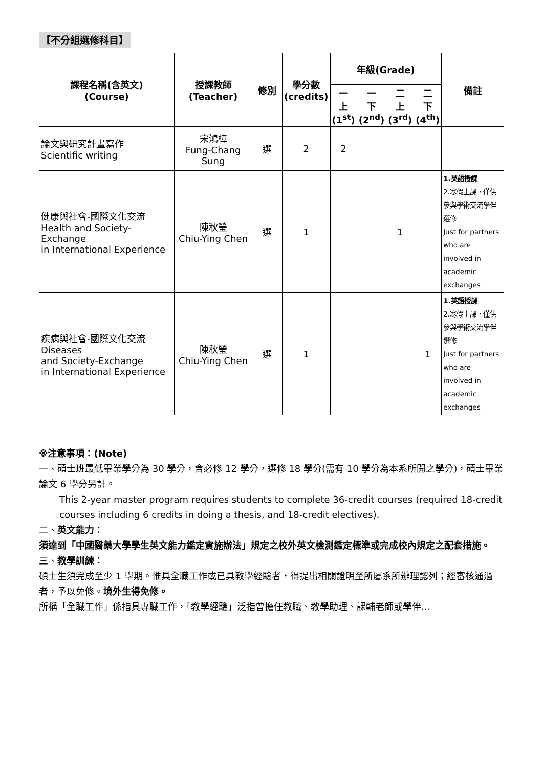【不分組選修科目】
| 課程名稱(含英文) (Course) | 授課教師 (Teacher) | 修別 | 學分數 (credits) | 年級(Grade) | | | | 備註 |
| --- | --- | --- | --- | --- | --- | --- | --- | --- |
| | | | | 一 上 (1<sup>st</sup>) | 一 下 (2<sup>nd</sup>) | 二 上 (3<sup>rd</sup>) | 二 下 (4<sup>th</sup>) | |
| 論文與研究計畫寫作 Scientific writing | 宋鴻樟 Fung-Chang Sung | 選 | 2 | 2 | | | | |
| 健康與社會-國際文化交流 Health and Society-Exchange in International Experience | 陳秋瑩 Chiu-Ying Chen | 選 | 1 | | | 1 | | 1.英語授課 2.寒假上課，僅供參與學術交流學伴選修 Just for partners who are involved in academic exchanges |
| 疾病與社會-國際文化交流 Diseases and Society-Exchange in International Experience | 陳秋瑩 Chiu-Ying Chen | 選 | 1 | | | | 1 | 1.英語授課 2.寒假上課，僅供參與學術交流學伴選修 Just for partners who are involved in academic exchanges |
※注意事項：(Note)
一、碩士班最低畢業學分為 30 學分，含必修 12 學分，選修 18 學分(需有 10 學分為本系所開之學分)，碩士畢業論文 6 學分另計。
This 2-year master program requires students to complete 36-credit courses (required 18-credit courses including 6 credits in doing a thesis, and 18-credit electives).
二、英文能力：
須達到「中國醫藥大學學生英文能力鑑定實施辦法」規定之校外英文檢測鑑定標準或完成校內規定之配套措施。
三、教學訓練：
碩士生須完成至少 1 學期。惟具全職工作或已具教學經驗者，得提出相關證明至所屬系所辦理認列；經審核通過者，予以免修。境外生得免修。
所稱「全職工作」係指具專職工作，「教學經驗」泛指曾擔任教職、教學助理、課輔老師或學伴…